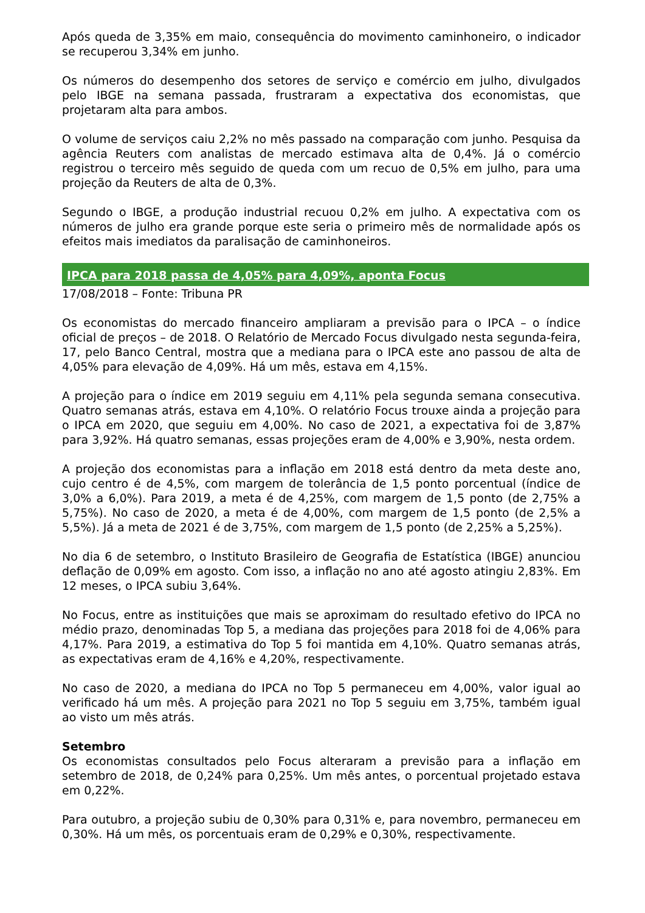Após queda de 3,35% em maio, consequência do movimento caminhoneiro, o indicador se recuperou 3,34% em junho.
Os números do desempenho dos setores de serviço e comércio em julho, divulgados pelo IBGE na semana passada, frustraram a expectativa dos economistas, que projetaram alta para ambos.
O volume de serviços caiu 2,2% no mês passado na comparação com junho. Pesquisa da agência Reuters com analistas de mercado estimava alta de 0,4%. Já o comércio registrou o terceiro mês seguido de queda com um recuo de 0,5% em julho, para uma projeção da Reuters de alta de 0,3%.
Segundo o IBGE, a produção industrial recuou 0,2% em julho. A expectativa com os números de julho era grande porque este seria o primeiro mês de normalidade após os efeitos mais imediatos da paralisação de caminhoneiros.
IPCA para 2018 passa de 4,05% para 4,09%, aponta Focus
17/08/2018 – Fonte: Tribuna PR
Os economistas do mercado financeiro ampliaram a previsão para o IPCA – o índice oficial de preços – de 2018. O Relatório de Mercado Focus divulgado nesta segunda-feira, 17, pelo Banco Central, mostra que a mediana para o IPCA este ano passou de alta de 4,05% para elevação de 4,09%. Há um mês, estava em 4,15%.
A projeção para o índice em 2019 seguiu em 4,11% pela segunda semana consecutiva. Quatro semanas atrás, estava em 4,10%. O relatório Focus trouxe ainda a projeção para o IPCA em 2020, que seguiu em 4,00%. No caso de 2021, a expectativa foi de 3,87% para 3,92%. Há quatro semanas, essas projeções eram de 4,00% e 3,90%, nesta ordem.
A projeção dos economistas para a inflação em 2018 está dentro da meta deste ano, cujo centro é de 4,5%, com margem de tolerância de 1,5 ponto porcentual (índice de 3,0% a 6,0%). Para 2019, a meta é de 4,25%, com margem de 1,5 ponto (de 2,75% a 5,75%). No caso de 2020, a meta é de 4,00%, com margem de 1,5 ponto (de 2,5% a 5,5%). Já a meta de 2021 é de 3,75%, com margem de 1,5 ponto (de 2,25% a 5,25%).
No dia 6 de setembro, o Instituto Brasileiro de Geografia de Estatística (IBGE) anunciou deflação de 0,09% em agosto. Com isso, a inflação no ano até agosto atingiu 2,83%. Em 12 meses, o IPCA subiu 3,64%.
No Focus, entre as instituições que mais se aproximam do resultado efetivo do IPCA no médio prazo, denominadas Top 5, a mediana das projeções para 2018 foi de 4,06% para 4,17%. Para 2019, a estimativa do Top 5 foi mantida em 4,10%. Quatro semanas atrás, as expectativas eram de 4,16% e 4,20%, respectivamente.
No caso de 2020, a mediana do IPCA no Top 5 permaneceu em 4,00%, valor igual ao verificado há um mês. A projeção para 2021 no Top 5 seguiu em 3,75%, também igual ao visto um mês atrás.
Setembro
Os economistas consultados pelo Focus alteraram a previsão para a inflação em setembro de 2018, de 0,24% para 0,25%. Um mês antes, o porcentual projetado estava em 0,22%.
Para outubro, a projeção subiu de 0,30% para 0,31% e, para novembro, permaneceu em 0,30%. Há um mês, os porcentuais eram de 0,29% e 0,30%, respectivamente.